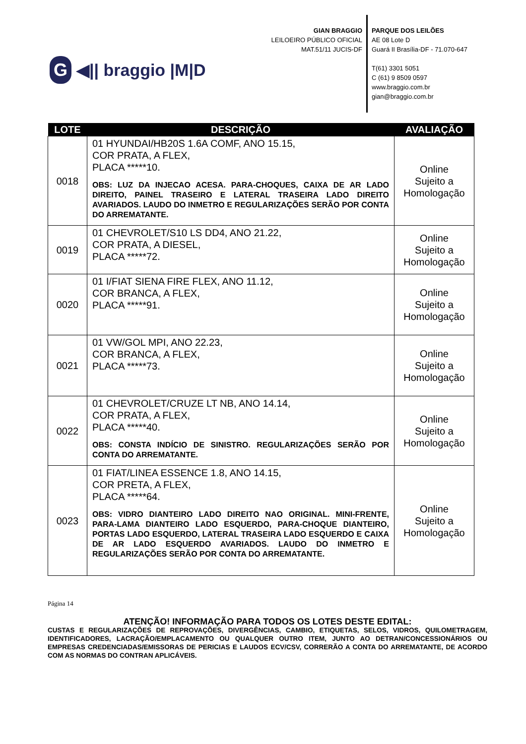G ◀|| braggio |M|D
GIAN BRAGGIO
LEILOEIRO PÚBLICO OFICIAL
MAT.51/11 JUCIS-DF
PARQUE DOS LEILÕES
AE 08 Lote D
Guará II Brasília-DF - 71.070-647
T(61) 3301 5051
C (61) 9 8509 0597
www.braggio.com.br
gian@braggio.com.br
| LOTE | DESCRIÇÃO | AVALIAÇÃO |
| --- | --- | --- |
| 0018 | 01 HYUNDAI/HB20S 1.6A COMF, ANO 15.15, COR PRATA, A FLEX, PLACA *****10. OBS: LUZ DA INJECAO ACESA. PARA-CHOQUES, CAIXA DE AR LADO DIREITO, PAINEL TRASEIRO E LATERAL TRASEIRA LADO DIREITO AVARIADOS. LAUDO DO INMETRO E REGULARIZAÇÕES SERÃO POR CONTA DO ARREMATANTE. | Online Sujeito a Homologação |
| 0019 | 01 CHEVROLET/S10 LS DD4, ANO 21.22, COR PRATA, A DIESEL, PLACA *****72. | Online Sujeito a Homologação |
| 0020 | 01 I/FIAT SIENA FIRE FLEX, ANO 11.12, COR BRANCA, A FLEX, PLACA *****91. | Online Sujeito a Homologação |
| 0021 | 01 VW/GOL MPI, ANO 22.23, COR BRANCA, A FLEX, PLACA *****73. | Online Sujeito a Homologação |
| 0022 | 01 CHEVROLET/CRUZE LT NB, ANO 14.14, COR PRATA, A FLEX, PLACA *****40. OBS: CONSTA INDÍCIO DE SINISTRO. REGULARIZAÇÕES SERÃO POR CONTA DO ARREMATANTE. | Online Sujeito a Homologação |
| 0023 | 01 FIAT/LINEA ESSENCE 1.8, ANO 14.15, COR PRETA, A FLEX, PLACA *****64. OBS: VIDRO DIANTEIRO LADO DIREITO NAO ORIGINAL. MINI-FRENTE, PARA-LAMA DIANTEIRO LADO ESQUERDO, PARA-CHOQUE DIANTEIRO, PORTAS LADO ESQUERDO, LATERAL TRASEIRA LADO ESQUERDO E CAIXA DE AR LADO ESQUERDO AVARIADOS. LAUDO DO INMETRO E REGULARIZAÇÕES SERÃO POR CONTA DO ARREMATANTE. | Online Sujeito a Homologação |
Página 14
ATENÇÃO! INFORMAÇÃO PARA TODOS OS LOTES DESTE EDITAL:
CUSTAS E REGULARIZAÇÕES DE REPROVAÇÕES, DIVERGÊNCIAS, CAMBIO, ETIQUETAS, SELOS, VIDROS, QUILOMETRAGEM, IDENTIFICADORES, LACRAÇÃO/EMPLACAMENTO OU QUALQUER OUTRO ITEM, JUNTO AO DETRAN/CONCESSIONÁRIOS OU EMPRESAS CREDENCIADAS/EMISSORAS DE PERICIAS E LAUDOS ECV/CSV, CORRERÃO A CONTA DO ARREMATANTE, DE ACORDO COM AS NORMAS DO CONTRAN APLICÁVEIS.